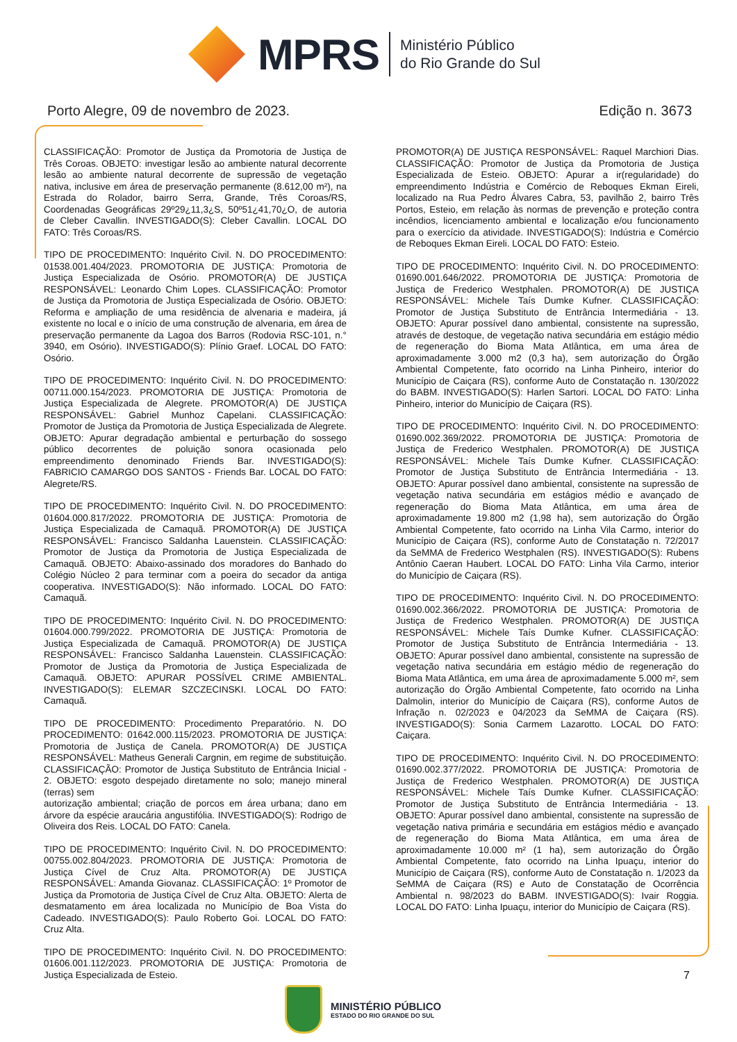MPRS
Ministério Público
do Rio Grande do Sul
Porto Alegre, 09 de novembro de 2023. Edição n. 3673
CLASSIFICAÇÃO: Promotor de Justiça da Promotoria de Justiça de Três Coroas. OBJETO: investigar lesão ao ambiente natural decorrente lesão ao ambiente natural decorrente de supressão de vegetação nativa, inclusive em área de preservação permanente (8.612,00 m²), na Estrada do Rolador, bairro Serra, Grande, Três Coroas/RS, Coordenadas Geográficas 29º29¿11,3¿S, 50º51¿41,70¿O, de autoria de Cleber Cavallin. INVESTIGADO(S): Cleber Cavallin. LOCAL DO FATO: Três Coroas/RS.
TIPO DE PROCEDIMENTO: Inquérito Civil. N. DO PROCEDIMENTO: 01538.001.404/2023. PROMOTORIA DE JUSTIÇA: Promotoria de Justiça Especializada de Osório. PROMOTOR(A) DE JUSTIÇA RESPONSÁVEL: Leonardo Chim Lopes. CLASSIFICAÇÃO: Promotor de Justiça da Promotoria de Justiça Especializada de Osório. OBJETO: Reforma e ampliação de uma residência de alvenaria e madeira, já existente no local e o início de uma construção de alvenaria, em área de preservação permanente da Lagoa dos Barros (Rodovia RSC-101, n.° 3940, em Osório). INVESTIGADO(S): Plínio Graef. LOCAL DO FATO: Osório.
TIPO DE PROCEDIMENTO: Inquérito Civil. N. DO PROCEDIMENTO: 00711.000.154/2023. PROMOTORIA DE JUSTIÇA: Promotoria de Justiça Especializada de Alegrete. PROMOTOR(A) DE JUSTIÇA RESPONSÁVEL: Gabriel Munhoz Capelani. CLASSIFICAÇÃO: Promotor de Justiça da Promotoria de Justiça Especializada de Alegrete. OBJETO: Apurar degradação ambiental e perturbação do sossego público decorrentes de poluição sonora ocasionada pelo empreendimento denominado Friends Bar. INVESTIGADO(S): FABRICIO CAMARGO DOS SANTOS - Friends Bar. LOCAL DO FATO: Alegrete/RS.
TIPO DE PROCEDIMENTO: Inquérito Civil. N. DO PROCEDIMENTO: 01604.000.817/2022. PROMOTORIA DE JUSTIÇA: Promotoria de Justiça Especializada de Camaquã. PROMOTOR(A) DE JUSTIÇA RESPONSÁVEL: Francisco Saldanha Lauenstein. CLASSIFICAÇÃO: Promotor de Justiça da Promotoria de Justiça Especializada de Camaquã. OBJETO: Abaixo-assinado dos moradores do Banhado do Colégio Núcleo 2 para terminar com a poeira do secador da antiga cooperativa. INVESTIGADO(S): Não informado. LOCAL DO FATO: Camaquã.
TIPO DE PROCEDIMENTO: Inquérito Civil. N. DO PROCEDIMENTO: 01604.000.799/2022. PROMOTORIA DE JUSTIÇA: Promotoria de Justiça Especializada de Camaquã. PROMOTOR(A) DE JUSTIÇA RESPONSÁVEL: Francisco Saldanha Lauenstein. CLASSIFICAÇÃO: Promotor de Justiça da Promotoria de Justiça Especializada de Camaquã. OBJETO: APURAR POSSÍVEL CRIME AMBIENTAL. INVESTIGADO(S): ELEMAR SZCZECINSKI. LOCAL DO FATO: Camaquã.
TIPO DE PROCEDIMENTO: Procedimento Preparatório. N. DO PROCEDIMENTO: 01642.000.115/2023. PROMOTORIA DE JUSTIÇA: Promotoria de Justiça de Canela. PROMOTOR(A) DE JUSTIÇA RESPONSÁVEL: Matheus Generali Cargnin, em regime de substituição. CLASSIFICAÇÃO: Promotor de Justiça Substituto de Entrância Inicial - 2. OBJETO: esgoto despejado diretamente no solo; manejo mineral (terras) sem
autorização ambiental; criação de porcos em área urbana; dano em árvore da espécie araucária angustifólia. INVESTIGADO(S): Rodrigo de Oliveira dos Reis. LOCAL DO FATO: Canela.
TIPO DE PROCEDIMENTO: Inquérito Civil. N. DO PROCEDIMENTO: 00755.002.804/2023. PROMOTORIA DE JUSTIÇA: Promotoria de Justiça Cível de Cruz Alta. PROMOTOR(A) DE JUSTIÇA RESPONSÁVEL: Amanda Giovanaz. CLASSIFICAÇÃO: 1º Promotor de Justiça da Promotoria de Justiça Cível de Cruz Alta. OBJETO: Alerta de desmatamento em área localizada no Município de Boa Vista do Cadeado. INVESTIGADO(S): Paulo Roberto Goi. LOCAL DO FATO: Cruz Alta.
TIPO DE PROCEDIMENTO: Inquérito Civil. N. DO PROCEDIMENTO: 01606.001.112/2023. PROMOTORIA DE JUSTIÇA: Promotoria de Justiça Especializada de Esteio.
PROMOTOR(A) DE JUSTIÇA RESPONSÁVEL: Raquel Marchiori Dias. CLASSIFICAÇÃO: Promotor de Justiça da Promotoria de Justiça Especializada de Esteio. OBJETO: Apurar a ir(regularidade) do empreendimento Indústria e Comércio de Reboques Ekman Eireli, localizado na Rua Pedro Álvares Cabra, 53, pavilhão 2, bairro Três Portos, Esteio, em relação às normas de prevenção e proteção contra incêndios, licenciamento ambiental e localização e/ou funcionamento para o exercício da atividade. INVESTIGADO(S): Indústria e Comércio de Reboques Ekman Eireli. LOCAL DO FATO: Esteio.
TIPO DE PROCEDIMENTO: Inquérito Civil. N. DO PROCEDIMENTO: 01690.001.646/2022. PROMOTORIA DE JUSTIÇA: Promotoria de Justiça de Frederico Westphalen. PROMOTOR(A) DE JUSTIÇA RESPONSÁVEL: Michele Taís Dumke Kufner. CLASSIFICAÇÃO: Promotor de Justiça Substituto de Entrância Intermediária - 13. OBJETO: Apurar possível dano ambiental, consistente na supressão, através de destoque, de vegetação nativa secundária em estágio médio de regeneração do Bioma Mata Atlântica, em uma área de aproximadamente 3.000 m2 (0,3 ha), sem autorização do Órgão Ambiental Competente, fato ocorrido na Linha Pinheiro, interior do Município de Caiçara (RS), conforme Auto de Constatação n. 130/2022 do BABM. INVESTIGADO(S): Harlen Sartori. LOCAL DO FATO: Linha Pinheiro, interior do Município de Caiçara (RS).
TIPO DE PROCEDIMENTO: Inquérito Civil. N. DO PROCEDIMENTO: 01690.002.369/2022. PROMOTORIA DE JUSTIÇA: Promotoria de Justiça de Frederico Westphalen. PROMOTOR(A) DE JUSTIÇA RESPONSÁVEL: Michele Taís Dumke Kufner. CLASSIFICAÇÃO: Promotor de Justiça Substituto de Entrância Intermediária - 13. OBJETO: Apurar possível dano ambiental, consistente na supressão de vegetação nativa secundária em estágios médio e avançado de regeneração do Bioma Mata Atlântica, em uma área de aproximadamente 19.800 m2 (1,98 ha), sem autorização do Órgão Ambiental Competente, fato ocorrido na Linha Vila Carmo, interior do Município de Caiçara (RS), conforme Auto de Constatação n. 72/2017 da SeMMA de Frederico Westphalen (RS). INVESTIGADO(S): Rubens Antônio Caeran Haubert. LOCAL DO FATO: Linha Vila Carmo, interior do Município de Caiçara (RS).
TIPO DE PROCEDIMENTO: Inquérito Civil. N. DO PROCEDIMENTO: 01690.002.366/2022. PROMOTORIA DE JUSTIÇA: Promotoria de Justiça de Frederico Westphalen. PROMOTOR(A) DE JUSTIÇA RESPONSÁVEL: Michele Taís Dumke Kufner. CLASSIFICAÇÃO: Promotor de Justiça Substituto de Entrância Intermediária - 13. OBJETO: Apurar possível dano ambiental, consistente na supressão de vegetação nativa secundária em estágio médio de regeneração do Bioma Mata Atlântica, em uma área de aproximadamente 5.000 m², sem autorização do Órgão Ambiental Competente, fato ocorrido na Linha Dalmolin, interior do Município de Caiçara (RS), conforme Autos de Infração n. 02/2023 e 04/2023 da SeMMA de Caiçara (RS). INVESTIGADO(S): Sonia Carmem Lazarotto. LOCAL DO FATO: Caiçara.
TIPO DE PROCEDIMENTO: Inquérito Civil. N. DO PROCEDIMENTO: 01690.002.377/2022. PROMOTORIA DE JUSTIÇA: Promotoria de Justiça de Frederico Westphalen. PROMOTOR(A) DE JUSTIÇA RESPONSÁVEL: Michele Taís Dumke Kufner. CLASSIFICAÇÃO: Promotor de Justiça Substituto de Entrância Intermediária - 13. OBJETO: Apurar possível dano ambiental, consistente na supressão de vegetação nativa primária e secundária em estágios médio e avançado de regeneração do Bioma Mata Atlântica, em uma área de aproximadamente 10.000 m² (1 ha), sem autorização do Órgão Ambiental Competente, fato ocorrido na Linha Ipuaçu, interior do Município de Caiçara (RS), conforme Auto de Constatação n. 1/2023 da SeMMA de Caiçara (RS) e Auto de Constatação de Ocorrência Ambiental n. 98/2023 do BABM. INVESTIGADO(S): Ivair Roggia. LOCAL DO FATO: Linha Ipuaçu, interior do Município de Caiçara (RS).
7
MINISTÉRIO PÚBLICO
ESTADO DO RIO GRANDE DO SUL